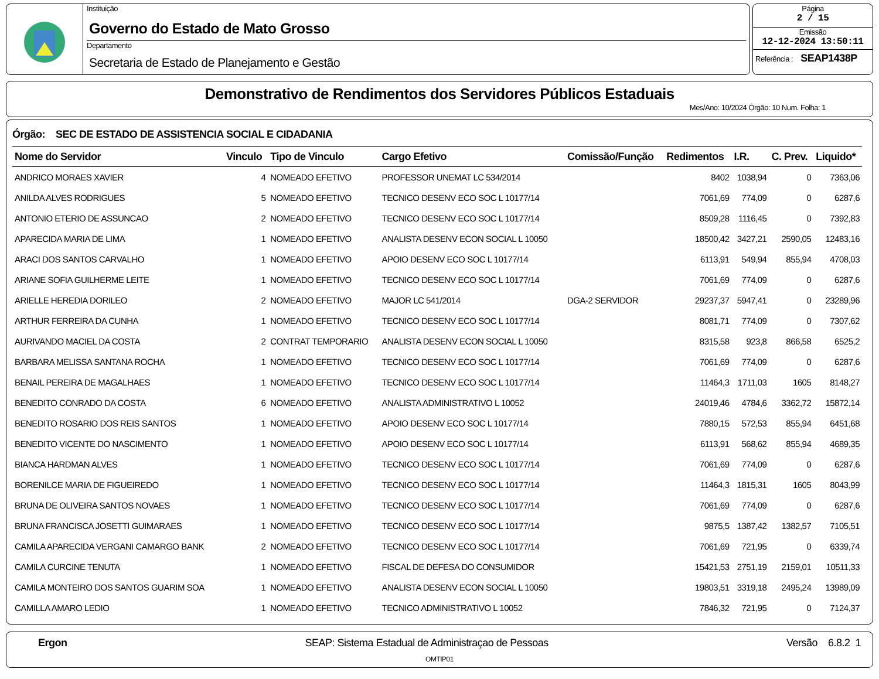Instituição
Governo do Estado de Mato Grosso
Departamento
Secretaria de Estado de Planejamento e Gestão
Página
2 / 15
Emissão
12-12-2024 13:50:11
Referência : SEAP1438P
Demonstrativo de Rendimentos dos Servidores Públicos Estaduais
Mes/Ano: 10/2024 Órgão: 10 Num. Folha: 1
Órgão: SEC DE ESTADO DE ASSISTENCIA SOCIAL E CIDADANIA
| Nome do Servidor | Vinculo | Tipo de Vinculo | Cargo Efetivo | Comissão/Função | Redimentos | I.R. | C. Prev. | Liquido* |
| --- | --- | --- | --- | --- | --- | --- | --- | --- |
| ANDRICO MORAES XAVIER | 4 | NOMEADO EFETIVO | PROFESSOR UNEMAT LC 534/2014 | | 8402 | 1038,94 | 0 | 7363,06 |
| ANILDA ALVES RODRIGUES | 5 | NOMEADO EFETIVO | TECNICO DESENV ECO SOC L 10177/14 | | 7061,69 | 774,09 | 0 | 6287,6 |
| ANTONIO ETERIO DE ASSUNCAO | 2 | NOMEADO EFETIVO | TECNICO DESENV ECO SOC L 10177/14 | | 8509,28 | 1116,45 | 0 | 7392,83 |
| APARECIDA MARIA DE LIMA | 1 | NOMEADO EFETIVO | ANALISTA DESENV ECON SOCIAL L 10050 | | 18500,42 | 3427,21 | 2590,05 | 12483,16 |
| ARACI DOS SANTOS CARVALHO | 1 | NOMEADO EFETIVO | APOIO DESENV ECO SOC L 10177/14 | | 6113,91 | 549,94 | 855,94 | 4708,03 |
| ARIANE SOFIA GUILHERME LEITE | 1 | NOMEADO EFETIVO | TECNICO DESENV ECO SOC L 10177/14 | | 7061,69 | 774,09 | 0 | 6287,6 |
| ARIELLE HEREDIA DORILEO | 2 | NOMEADO EFETIVO | MAJOR LC 541/2014 | DGA-2 SERVIDOR | 29237,37 | 5947,41 | 0 | 23289,96 |
| ARTHUR FERREIRA DA CUNHA | 1 | NOMEADO EFETIVO | TECNICO DESENV ECO SOC L 10177/14 | | 8081,71 | 774,09 | 0 | 7307,62 |
| AURIVANDO MACIEL DA COSTA | 2 | CONTRAT TEMPORARIO | ANALISTA DESENV ECON SOCIAL L 10050 | | 8315,58 | 923,8 | 866,58 | 6525,2 |
| BARBARA MELISSA SANTANA ROCHA | 1 | NOMEADO EFETIVO | TECNICO DESENV ECO SOC L 10177/14 | | 7061,69 | 774,09 | 0 | 6287,6 |
| BENAIL PEREIRA DE MAGALHAES | 1 | NOMEADO EFETIVO | TECNICO DESENV ECO SOC L 10177/14 | | 11464,3 | 1711,03 | 1605 | 8148,27 |
| BENEDITO CONRADO DA COSTA | 6 | NOMEADO EFETIVO | ANALISTA ADMINISTRATIVO L 10052 | | 24019,46 | 4784,6 | 3362,72 | 15872,14 |
| BENEDITO ROSARIO DOS REIS SANTOS | 1 | NOMEADO EFETIVO | APOIO DESENV ECO SOC L 10177/14 | | 7880,15 | 572,53 | 855,94 | 6451,68 |
| BENEDITO VICENTE DO NASCIMENTO | 1 | NOMEADO EFETIVO | APOIO DESENV ECO SOC L 10177/14 | | 6113,91 | 568,62 | 855,94 | 4689,35 |
| BIANCA HARDMAN ALVES | 1 | NOMEADO EFETIVO | TECNICO DESENV ECO SOC L 10177/14 | | 7061,69 | 774,09 | 0 | 6287,6 |
| BORENILCE MARIA DE FIGUEIREDO | 1 | NOMEADO EFETIVO | TECNICO DESENV ECO SOC L 10177/14 | | 11464,3 | 1815,31 | 1605 | 8043,99 |
| BRUNA DE OLIVEIRA SANTOS NOVAES | 1 | NOMEADO EFETIVO | TECNICO DESENV ECO SOC L 10177/14 | | 7061,69 | 774,09 | 0 | 6287,6 |
| BRUNA FRANCISCA JOSETTI GUIMARAES | 1 | NOMEADO EFETIVO | TECNICO DESENV ECO SOC L 10177/14 | | 9875,5 | 1387,42 | 1382,57 | 7105,51 |
| CAMILA APARECIDA VERGANI CAMARGO BANK | 2 | NOMEADO EFETIVO | TECNICO DESENV ECO SOC L 10177/14 | | 7061,69 | 721,95 | 0 | 6339,74 |
| CAMILA CURCINE TENUTA | 1 | NOMEADO EFETIVO | FISCAL DE DEFESA DO CONSUMIDOR | | 15421,53 | 2751,19 | 2159,01 | 10511,33 |
| CAMILA MONTEIRO DOS SANTOS GUARIM SOA | 1 | NOMEADO EFETIVO | ANALISTA DESENV ECON SOCIAL L 10050 | | 19803,51 | 3319,18 | 2495,24 | 13989,09 |
| CAMILLA AMARO LEDIO | 1 | NOMEADO EFETIVO | TECNICO ADMINISTRATIVO L 10052 | | 7846,32 | 721,95 | 0 | 7124,37 |
Ergon SEAP: Sistema Estadual de Administraçao de Pessoas Versão 6.8.2 1
OMTIP01